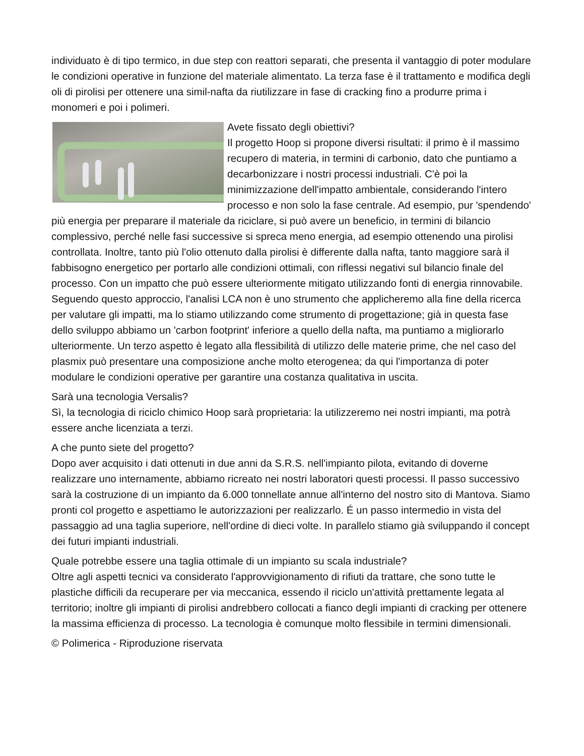individuato è di tipo termico, in due step con reattori separati, che presenta il vantaggio di poter modulare le condizioni operative in funzione del materiale alimentato. La terza fase è il trattamento e modifica degli oli di pirolisi per ottenere una simil-nafta da riutilizzare in fase di cracking fino a produrre prima i monomeri e poi i polimeri.
Avete fissato degli obiettivi?
Il progetto Hoop si propone diversi risultati: il primo è il massimo recupero di materia, in termini di carbonio, dato che puntiamo a decarbonizzare i nostri processi industriali. C'è poi la minimizzazione dell'impatto ambientale, considerando l'intero processo e non solo la fase centrale. Ad esempio, pur 'spendendo' più energia per preparare il materiale da riciclare, si può avere un beneficio, in termini di bilancio complessivo, perché nelle fasi successive si spreca meno energia, ad esempio ottenendo una pirolisi controllata. Inoltre, tanto più l'olio ottenuto dalla pirolisi è differente dalla nafta, tanto maggiore sarà il fabbisogno energetico per portarlo alle condizioni ottimali, con riflessi negativi sul bilancio finale del processo. Con un impatto che può essere ulteriormente mitigato utilizzando fonti di energia rinnovabile.
Seguendo questo approccio, l'analisi LCA non è uno strumento che applicheremo alla fine della ricerca per valutare gli impatti, ma lo stiamo utilizzando come strumento di progettazione; già in questa fase dello sviluppo abbiamo un 'carbon footprint' inferiore a quello della nafta, ma puntiamo a migliorarlo ulteriormente. Un terzo aspetto è legato alla flessibilità di utilizzo delle materie prime, che nel caso del plasmix può presentare una composizione anche molto eterogenea; da qui l'importanza di poter modulare le condizioni operative per garantire una costanza qualitativa in uscita.
Sarà una tecnologia Versalis?
Sì, la tecnologia di riciclo chimico Hoop sarà proprietaria: la utilizzeremo nei nostri impianti, ma potrà essere anche licenziata a terzi.
A che punto siete del progetto?
Dopo aver acquisito i dati ottenuti in due anni da S.R.S. nell'impianto pilota, evitando di doverne realizzare uno internamente, abbiamo ricreato nei nostri laboratori questi processi. Il passo successivo sarà la costruzione di un impianto da 6.000 tonnellate annue all'interno del nostro sito di Mantova. Siamo pronti col progetto e aspettiamo le autorizzazioni per realizzarlo. É un passo intermedio in vista del passaggio ad una taglia superiore, nell'ordine di dieci volte. In parallelo stiamo già sviluppando il concept dei futuri impianti industriali.
Quale potrebbe essere una taglia ottimale di un impianto su scala industriale?
Oltre agli aspetti tecnici va considerato l'approvvigionamento di rifiuti da trattare, che sono tutte le plastiche difficili da recuperare per via meccanica, essendo il riciclo un'attività prettamente legata al territorio; inoltre gli impianti di pirolisi andrebbero collocati a fianco degli impianti di cracking per ottenere la massima efficienza di processo. La tecnologia è comunque molto flessibile in termini dimensionali.
© Polimerica - Riproduzione riservata